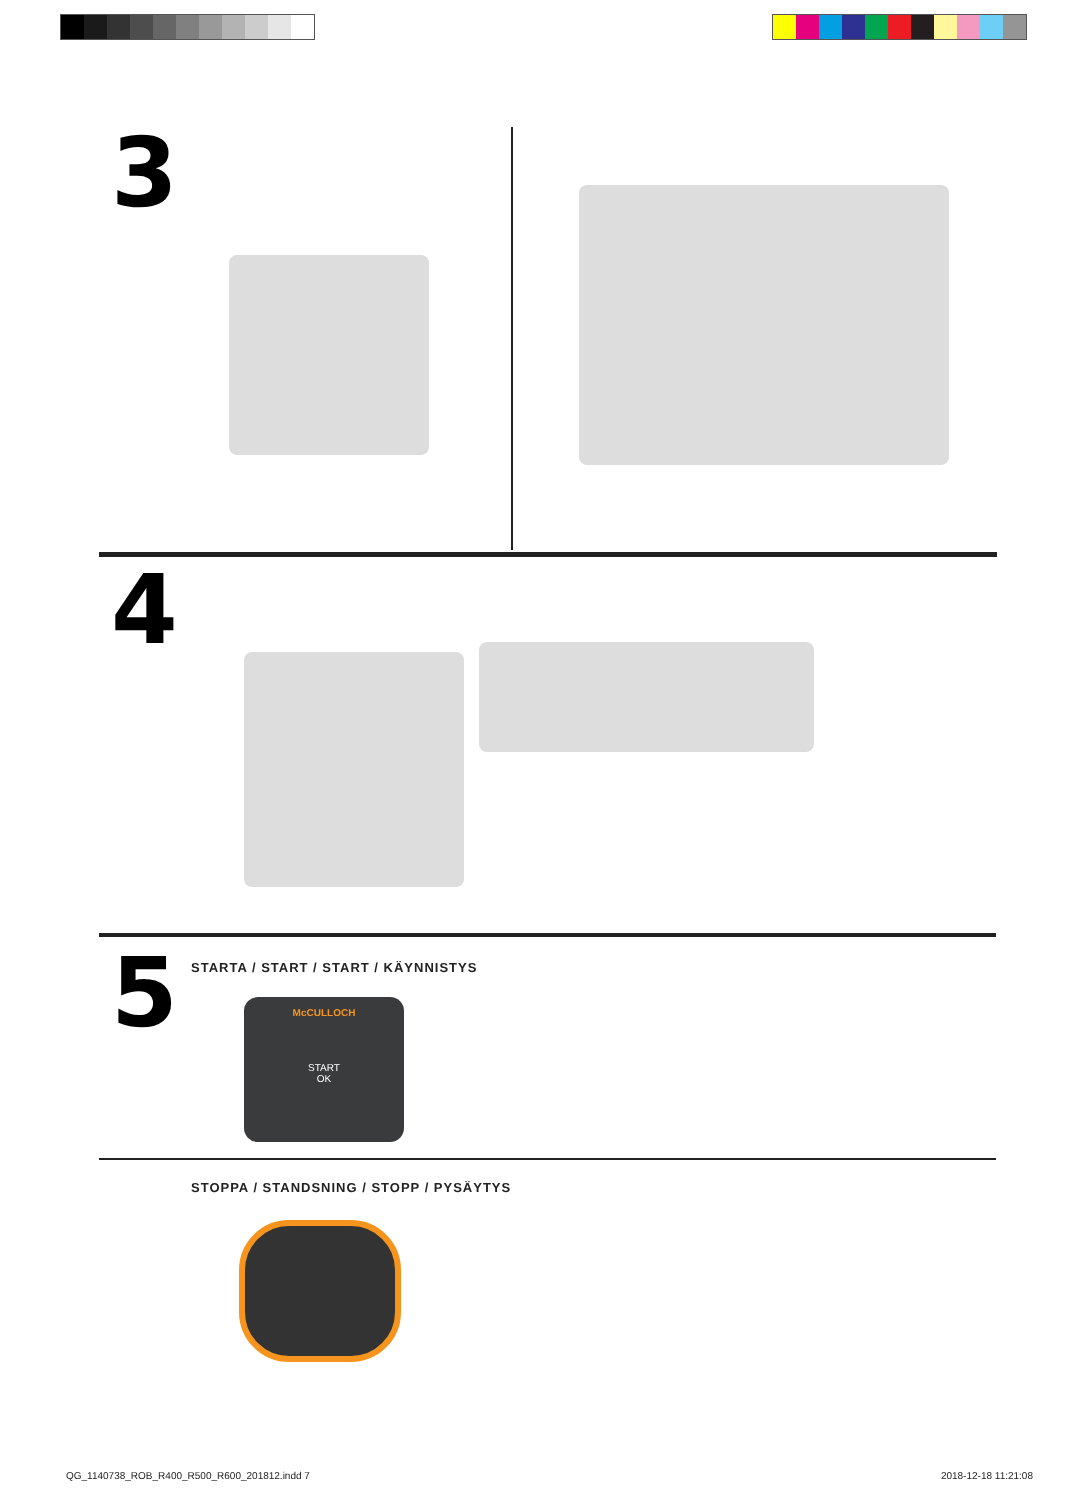3
4
5
STARTA / START / START / KÄYNNISTYS
McCULLOCH
START
OK
STOPPA / STANDSNING / STOPP / PYSÄYTYS
QG_1140738_ROB_R400_R500_R600_201812.indd 7
2018-12-18 11:21:08